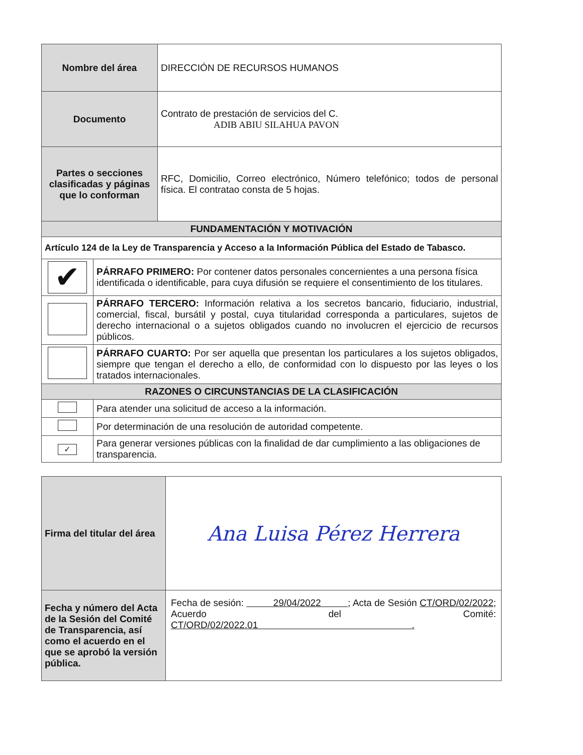| Nombre del área | DIRECCIÓN DE RECURSOS HUMANOS |
| Documento | Contrato de prestación de servicios del C. ADIB ABIU SILAHUA PAVON |
| Partes o secciones clasificadas y páginas que lo conforman | RFC, Domicilio, Correo electrónico, Número telefónico; todos de personal física. El contratao consta de 5 hojas. |
| FUNDAMENTACIÓN Y MOTIVACIÓN | |
| Artículo 124 de la Ley de Transparencia y Acceso a la Información Pública del Estado de Tabasco. | |
| ✔ | PÁRRAFO PRIMERO: Por contener datos personales concernientes a una persona física identificada o identificable, para cuya difusión se requiere el consentimiento de los titulares. |
| | PÁRRAFO TERCERO: Información relativa a los secretos bancario, fiduciario, industrial, comercial, fiscal, bursátil y postal, cuya titularidad corresponda a particulares, sujetos de derecho internacional o a sujetos obligados cuando no involucren el ejercicio de recursos públicos. |
| | PÁRRAFO CUARTO: Por ser aquella que presentan los particulares a los sujetos obligados, siempre que tengan el derecho a ello, de conformidad con lo dispuesto por las leyes o los tratados internacionales. |
| RAZONES O CIRCUNSTANCIAS DE LA CLASIFICACIÓN | |
| | Para atender una solicitud de acceso a la información. |
| | Por determinación de una resolución de autoridad competente. |
| ✓ | Para generar versiones públicas con la finalidad de dar cumplimiento a las obligaciones de transparencia. |
| Firma del titular del área | Ana Luisa Pérez Herrera |
| Fecha y número del Acta de la Sesión del Comité de Transparencia, así como el acuerdo en el que se aprobó la versión pública. | Fecha de sesión: 29/04/2022 ; Acta de Sesión CT/ORD/02/2022 ; Acuerdo del Comité: CT/ORD/02/2022.01 . |